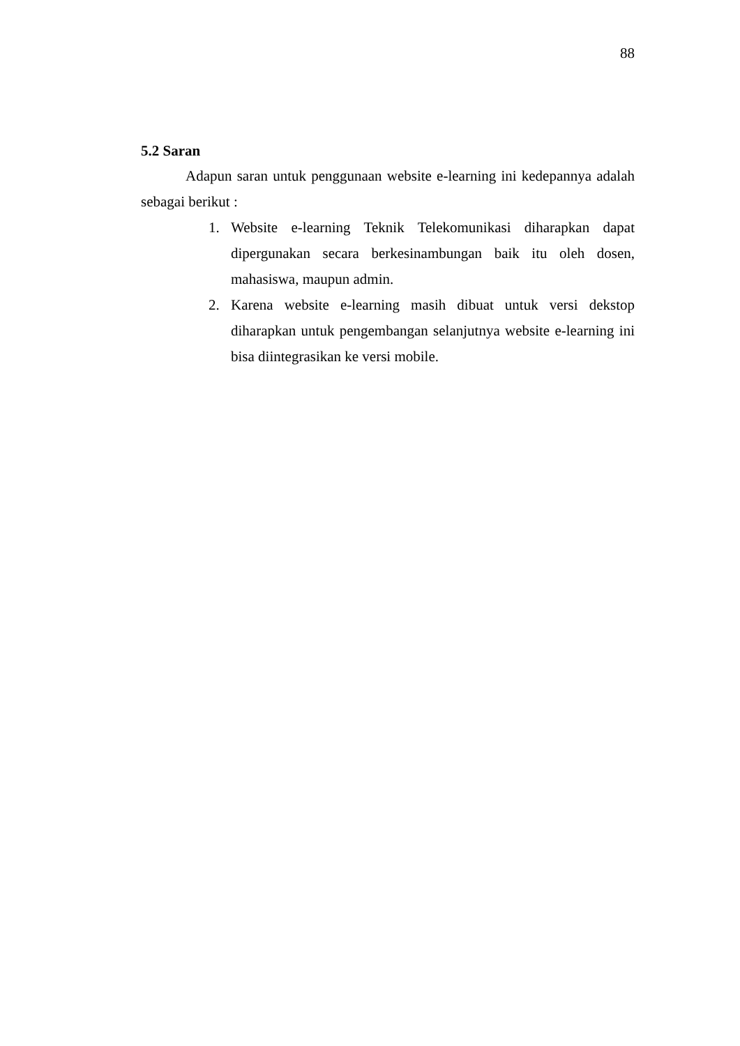88
5.2 Saran
Adapun saran untuk penggunaan website e-learning ini kedepannya adalah sebagai berikut :
1. Website e-learning Teknik Telekomunikasi diharapkan dapat dipergunakan secara berkesinambungan baik itu oleh dosen, mahasiswa, maupun admin.
2. Karena website e-learning masih dibuat untuk versi dekstop diharapkan untuk pengembangan selanjutnya website e-learning ini bisa diintegrasikan ke versi mobile.